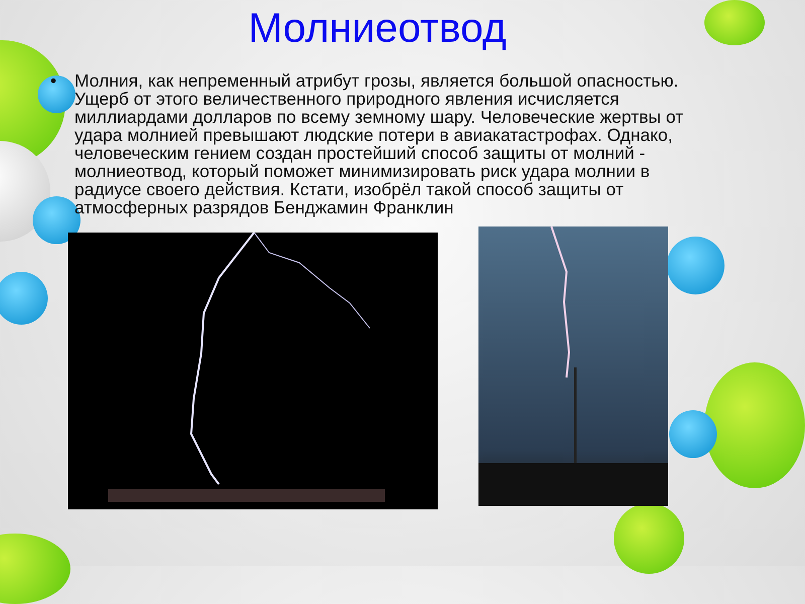Молниеотвод
• Молния, как непременный атрибут грозы, является большой опасностью. Ущерб от этого величественного природного явления исчисляется миллиардами долларов по всему земному шару. Человеческие жертвы от удара молнией превышают людские потери в авиакатастрофах. Однако, человеческим гением создан простейший способ защиты от молний - молниеотвод, который поможет минимизировать риск удара молнии в радиусе своего действия. Кстати, изобрёл такой способ защиты от атмосферных разрядов Бенджамин Франклин